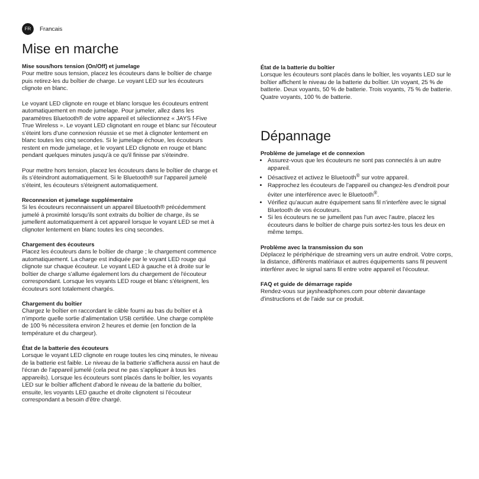FR
Francais
Mise en marche
Mise sous/hors tension (On/Off) et jumelage
Pour mettre sous tension, placez les écouteurs dans le boîtier de charge puis retirez-les du boîtier de charge. Le voyant LED sur les écouteurs clignote en blanc.
Le voyant LED clignote en rouge et blanc lorsque les écouteurs entrent automatiquement en mode jumelage. Pour jumeler, allez dans les paramètres Bluetooth® de votre appareil et sélectionnez « JAYS f-Five True Wireless ». Le voyant LED clignotant en rouge et blanc sur l'écouteur s'éteint lors d'une connexion réussie et se met à clignoter lentement en blanc toutes les cinq secondes. Si le jumelage échoue, les écouteurs restent en mode jumelage, et le voyant LED clignote en rouge et blanc pendant quelques minutes jusqu'à ce qu'il finisse par s'éteindre.
Pour mettre hors tension, placez les écouteurs dans le boîtier de charge et ils s'éteindront automatiquement. Si le Bluetooth® sur l'appareil jumelé s'éteint, les écouteurs s'éteignent automatiquement.
Reconnexion et jumelage supplémentaire
Si les écouteurs reconnaissent un appareil Bluetooth® précédemment jumelé à proximité lorsqu'ils sont extraits du boîtier de charge, ils se jumellent automatiquement à cet appareil lorsque le voyant LED se met à clignoter lentement en blanc toutes les cinq secondes.
Chargement des écouteurs
Placez les écouteurs dans le boîtier de charge ; le chargement commence automatiquement. La charge est indiquée par le voyant LED rouge qui clignote sur chaque écouteur. Le voyant LED à gauche et à droite sur le boîtier de charge s'allume également lors du chargement de l'écouteur correspondant. Lorsque les voyants LED rouge et blanc s'éteignent, les écouteurs sont totalement chargés.
Chargement du boîtier
Chargez le boîtier en raccordant le câble fourni au bas du boîtier et à n'importe quelle sortie d'alimentation USB certifiée. Une charge complète de 100 % nécessitera environ 2 heures et demie (en fonction de la température et du chargeur).
État de la batterie des écouteurs
Lorsque le voyant LED clignote en rouge toutes les cinq minutes, le niveau de la batterie est faible. Le niveau de la batterie s'affichera aussi en haut de l'écran de l'appareil jumelé (cela peut ne pas s'appliquer à tous les appareils). Lorsque les écouteurs sont placés dans le boîtier, les voyants LED sur le boîtier affichent d'abord le niveau de la batterie du boîtier, ensuite, les voyants LED gauche et droite clignotent si l'écouteur correspondant a besoin d'être chargé.
État de la batterie du boîtier
Lorsque les écouteurs sont placés dans le boîtier, les voyants LED sur le boîtier affichent le niveau de la batterie du boîtier. Un voyant, 25 % de batterie. Deux voyants, 50 % de batterie. Trois voyants, 75 % de batterie. Quatre voyants, 100 % de batterie.
Dépannage
Problème de jumelage et de connexion
Assurez-vous que les écouteurs ne sont pas connectés à un autre appareil.
Désactivez et activez le Bluetooth<sup>®</sup> sur votre appareil.
Rapprochez les écouteurs de l'appareil ou changez-les d'endroit pour éviter une interférence avec le Bluetooth<sup>®</sup>.
Vérifiez qu'aucun autre équipement sans fil n'interfère avec le signal Bluetooth de vos écouteurs.
Si les écouteurs ne se jumellent pas l'un avec l'autre, placez les écouteurs dans le boîtier de charge puis sortez-les tous les deux en même temps.
Problème avec la transmission du son
Déplacez le périphérique de streaming vers un autre endroit. Votre corps, la distance, différents matériaux et autres équipements sans fil peuvent interférer avec le signal sans fil entre votre appareil et l'écouteur.
FAQ et guide de démarrage rapide
Rendez-vous sur jaysheadphones.com pour obtenir davantage d'instructions et de l'aide sur ce produit.